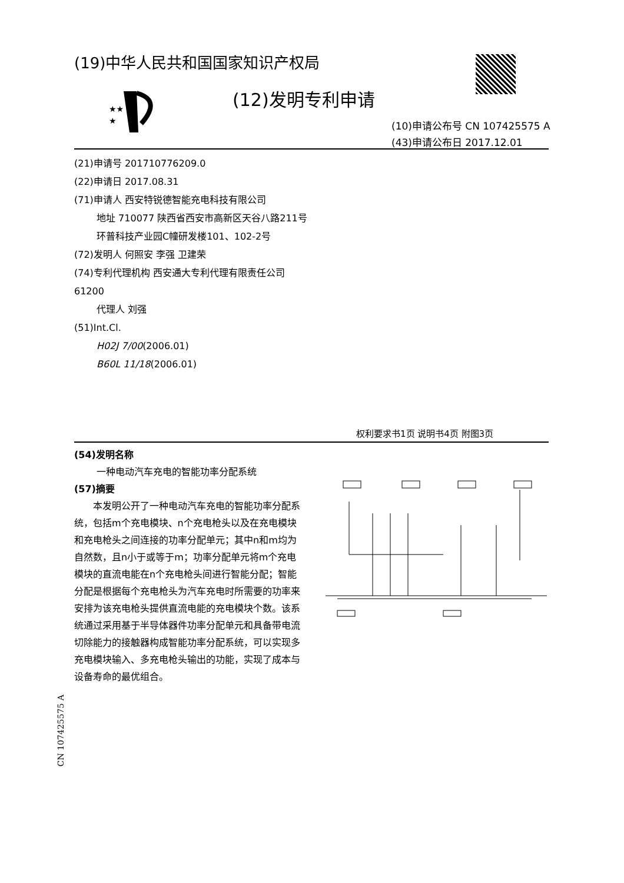(19)中华人民共和国国家知识产权局
★★
★
(12)发明专利申请
(10)申请公布号 CN 107425575 A
(43)申请公布日 2017.12.01
(21)申请号 201710776209.0
(22)申请日 2017.08.31
(71)申请人 西安特锐德智能充电科技有限公司
地址 710077 陕西省西安市高新区天谷八路211号环普科技产业园C幢研发楼101、102-2号
(72)发明人 何照安 李强 卫建荣
(74)专利代理机构 西安通大专利代理有限责任公司 61200
代理人 刘强
(51)Int.Cl.
H02J 7/00(2006.01)
B60L 11/18(2006.01)
权利要求书1页 说明书4页 附图3页
(54)发明名称
一种电动汽车充电的智能功率分配系统
(57)摘要
本发明公开了一种电动汽车充电的智能功率分配系统，包括m个充电模块、n个充电枪头以及在充电模块和充电枪头之间连接的功率分配单元；其中n和m均为自然数，且n小于或等于m；功率分配单元将m个充电模块的直流电能在n个充电枪头间进行智能分配；智能分配是根据每个充电枪头为汽车充电时所需要的功率来安排为该充电枪头提供直流电能的充电模块个数。该系统通过采用基于半导体器件功率分配单元和具备带电流切除能力的接触器构成智能功率分配系统，可以实现多充电模块输入、多充电枪头输出的功能，实现了成本与设备寿命的最优组合。
CN 107425575 A